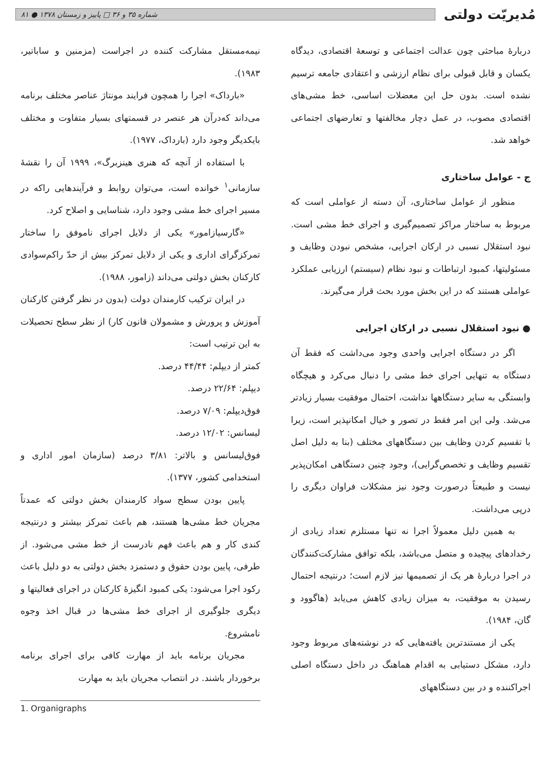مُدیریّت دولتی
شماره ۳۵ و ۳۶ □ پاییز و زمستان ۱۳۷۸ ● ۸۱
دربارهٔ مباحثی چون عدالت اجتماعی و توسعهٔ اقتصادی، دیدگاه یکسان و قابل قبولی برای نظام ارزشی و اعتقادی جامعه ترسیم نشده است. بدون حل این معضلات اساسی، خط مشی‌های اقتصادی مصوب، در عمل دچار مخالفتها و تعارضهای اجتماعی خواهد شد.
ج - عوامل ساختاری
منظور از عوامل ساختاری، آن دسته از عواملی است که مربوط به ساختار مراکز تصمیم‌گیری و اجرای خط مشی است. نبود استقلال نسبی در ارکان اجرایی، مشخص نبودن وظایف و مسئولیتها، کمبود ارتباطات و نبود نظام (سیستم) ارزیابی عملکرد عواملی هستند که در این بخش مورد بحث قرار می‌گیرند.
● نبود استقلال نسبی در ارکان اجرایی
اگر در دستگاه اجرایی واحدی وجود می‌داشت که فقط آن دستگاه به تنهایی اجرای خط مشی را دنبال می‌کرد و هیچگاه وابستگی به سایر دستگاهها نداشت، احتمال موفقیت بسیار زیادتر می‌شد. ولی این امر فقط در تصور و خیال امکانپذیر است، زیرا با تقسیم کردن وظایف بین دستگاههای مختلف (بنا به دلیل اصل تقسیم وظایف و تخصص‌گرایی)، وجود چنین دستگاهی امکان‌پذیر نیست و طبیعتاً درصورت وجود نیز مشکلات فراوان دیگری را درپی می‌داشت.
به همین دلیل معمولاً اجرا نه تنها مستلزم تعداد زیادی از رخدادهای پیچیده و متصل می‌باشد، بلکه توافق مشارکت‌کنندگان در اجرا دربارهٔ هر یک از تصمیمها نیز لازم است؛ درنتیجه احتمال رسیدن به موفقیت، به میزان زیادی کاهش می‌یابد (هاگوود و گان، ۱۹۸۴).
یکی از مستندترین یافته‌هایی که در نوشته‌های مربوط وجود دارد، مشکل دستیابی به اقدام هماهنگ در داخل دستگاه اصلی اجراکننده و در بین دستگاههای
نیمه‌مستقل مشارکت کننده در اجراست (مزمنین و ساباتیر، ۱۹۸۳).
«بارداک» اجرا را همچون فرایند مونتاژ عناصر مختلف برنامه می‌داند که‌درآن هر عنصر در قسمتهای بسیار متفاوت و مختلف بایکدیگر وجود دارد (بارداک، ۱۹۷۷).
با استفاده از آنچه که هنری هینزبرگ»، ۱۹۹۹ آن را نقشهٔ سازمانی<sup>۱</sup> خوانده است، می‌توان روابط و فرآیندهایی راکه در مسیر اجرای خط مشی وجود دارد، شناسایی و اصلاح کرد.
«گارسیازامور» یکی از دلایل اجرای ناموفق را ساختار تمرکزگرای اداری و یکی از دلایل تمرکز بیش از حدّ راکم‌سوادی کارکنان بخش دولتی می‌داند (زامور، ۱۹۸۸).
در ایران ترکیب کارمندان دولت (بدون در نظر گرفتن کارکنان آموزش و پرورش و مشمولان قانون کار) از نظر سطح تحصیلات به این ترتیب است:
کمتر از دیپلم: ۴۴/۴۴ درصد.
دیپلم: ۲۲/۶۴ درصد.
فوق‌دیپلم: ۷/۰۹ درصد.
لیسانس: ۱۲/۰۲ درصد.
فوق‌لیسانس و بالاتر: ۳/۸۱ درصد (سازمان امور اداری و استخدامی کشور، ۱۳۷۷).
پایین بودن سطح سواد کارمندان بخش دولتی که عمدتاً مجریان خط مشی‌ها هستند، هم باعث تمرکز بیشتر و درنتیجه کندی کار و هم باعث فهم نادرست از خط مشی می‌شود. از طرفی، پایین بودن حقوق و دستمزد بخش دولتی به دو دلیل باعث رکود اجرا می‌شود: یکی کمبود انگیزهٔ کارکنان در اجرای فعالیتها و دیگری جلوگیری از اجرای خط مشی‌ها در قبال اخذ وجوه نامشروع.
مجریان برنامه باید از مهارت کافی برای اجرای برنامه برخوردار باشند. در انتصاب مجریان باید به مهارت
1. Organigraphs